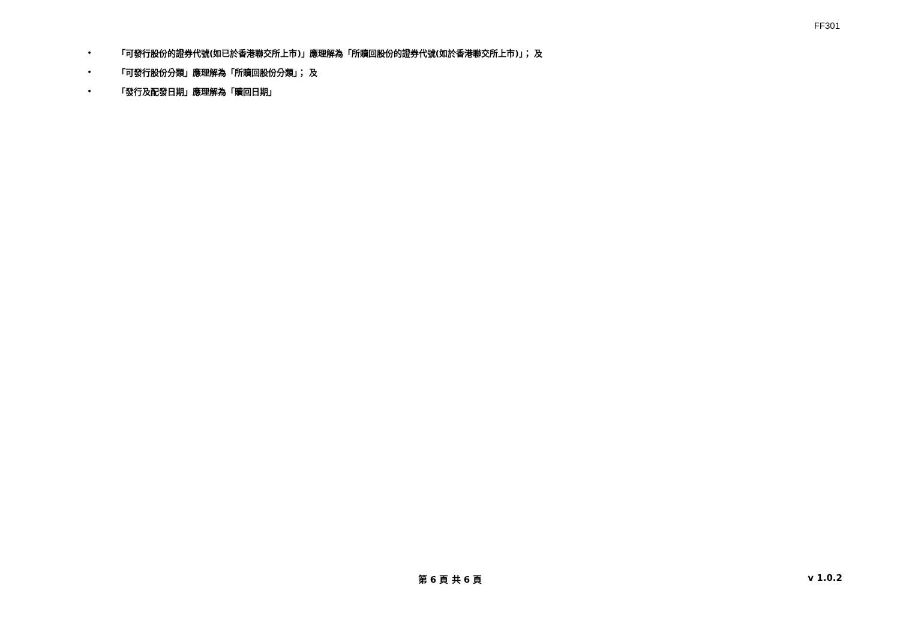FF301
• 「可發行股份的證券代號(如已於香港聯交所上市)」應理解為「所贖回股份的證券代號(如於香港聯交所上市)」； 及
• 「可發行股份分類」應理解為「所贖回股份分類」； 及
• 「發行及配發日期」應理解為「贖回日期」
第 6 頁 共 6 頁
v 1.0.2